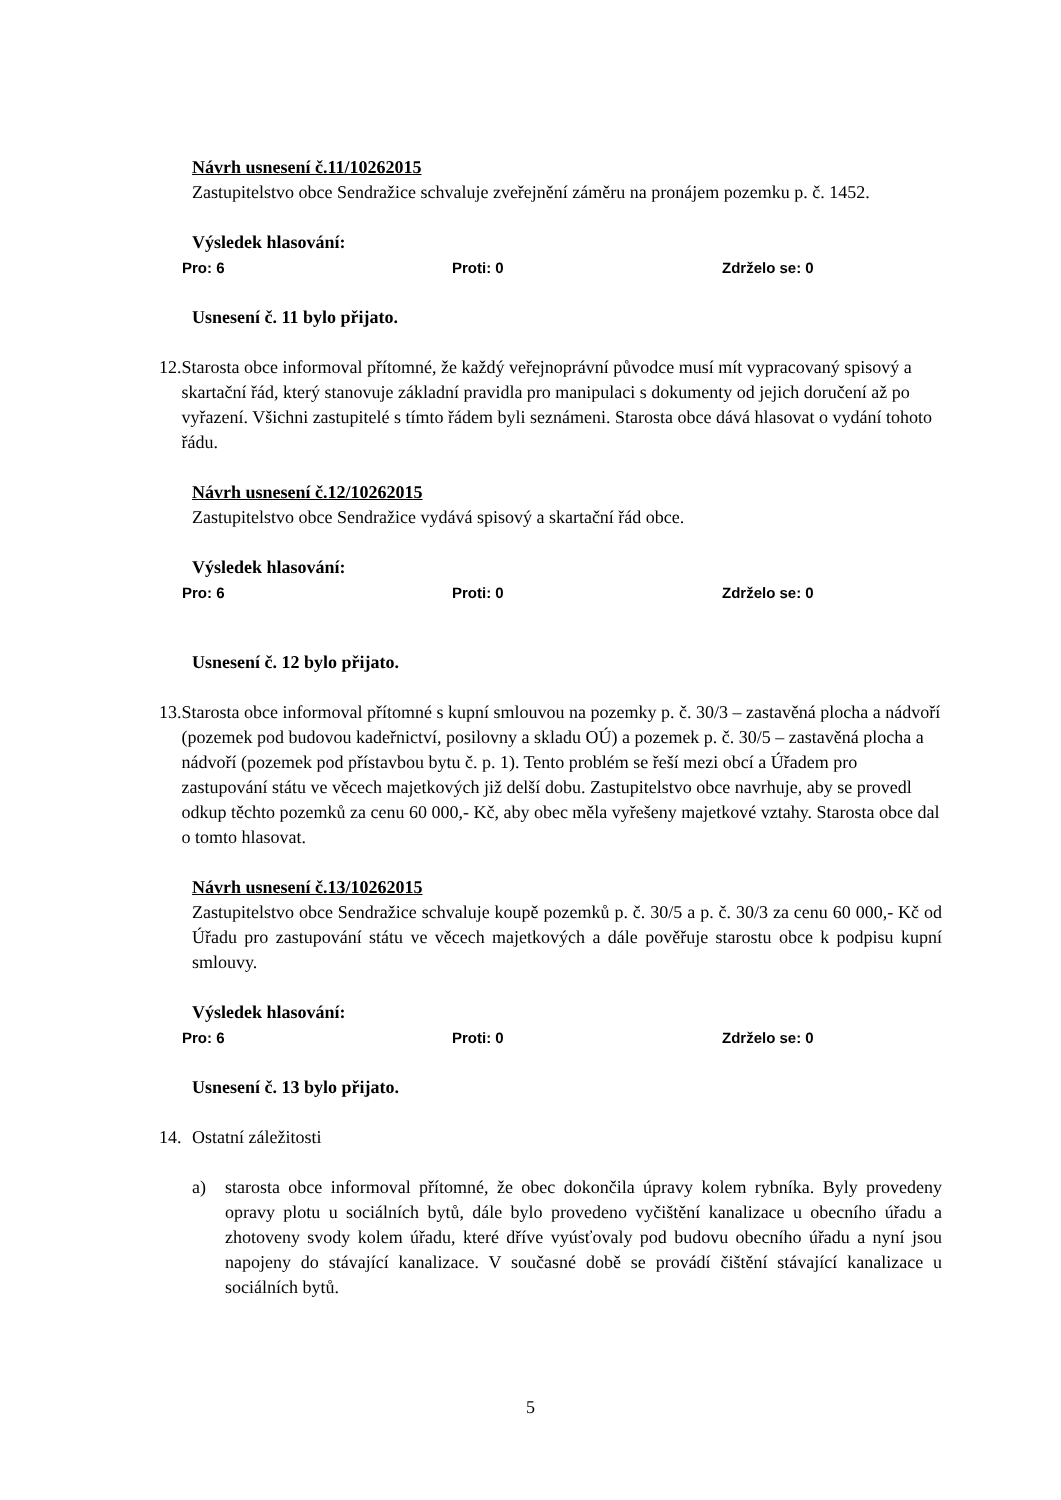Návrh usnesení č.11/10262015
Zastupitelstvo obce Sendražice schvaluje zveřejnění záměru na pronájem pozemku p. č. 1452.
Výsledek hlasování:
Pro: 6 Proti: 0 Zdrželo se: 0
Usnesení č. 11 bylo přijato.
12. Starosta obce informoval přítomné, že každý veřejnoprávní původce musí mít vypracovaný spisový a skartační řád, který stanovuje základní pravidla pro manipulaci s dokumenty od jejich doručení až po vyřazení. Všichni zastupitelé s tímto řádem byli seznámeni. Starosta obce dává hlasovat o vydání tohoto řádu.
Návrh usnesení č.12/10262015
Zastupitelstvo obce Sendražice vydává spisový a skartační řád obce.
Výsledek hlasování:
Pro: 6 Proti: 0 Zdrželo se: 0
Usnesení č. 12 bylo přijato.
13. Starosta obce informoval přítomné s kupní smlouvou na pozemky p. č. 30/3 – zastavěná plocha a nádvoří (pozemek pod budovou kadeřnictví, posilovny a skladu OÚ) a pozemek p. č. 30/5 – zastavěná plocha a nádvoří (pozemek pod přístavbou bytu č. p. 1). Tento problém se řeší mezi obcí a Úřadem pro zastupování státu ve věcech majetkových již delší dobu. Zastupitelstvo obce navrhuje, aby se provedl odkup těchto pozemků za cenu 60 000,- Kč, aby obec měla vyřešeny majetkové vztahy. Starosta obce dal o tomto hlasovat.
Návrh usnesení č.13/10262015
Zastupitelstvo obce Sendražice schvaluje koupě pozemků p. č. 30/5 a p. č. 30/3 za cenu 60 000,- Kč od Úřadu pro zastupování státu ve věcech majetkových a dále pověřuje starostu obce k podpisu kupní smlouvy.
Výsledek hlasování:
Pro: 6 Proti: 0 Zdrželo se: 0
Usnesení č. 13 bylo přijato.
14. Ostatní záležitosti
a) starosta obce informoval přítomné, že obec dokončila úpravy kolem rybníka. Byly provedeny opravy plotu u sociálních bytů, dále bylo provedeno vyčištění kanalizace u obecního úřadu a zhotoveny svody kolem úřadu, které dříve vyúsťovaly pod budovu obecního úřadu a nyní jsou napojeny do stávající kanalizace. V současné době se provádí čištění stávající kanalizace u sociálních bytů.
5